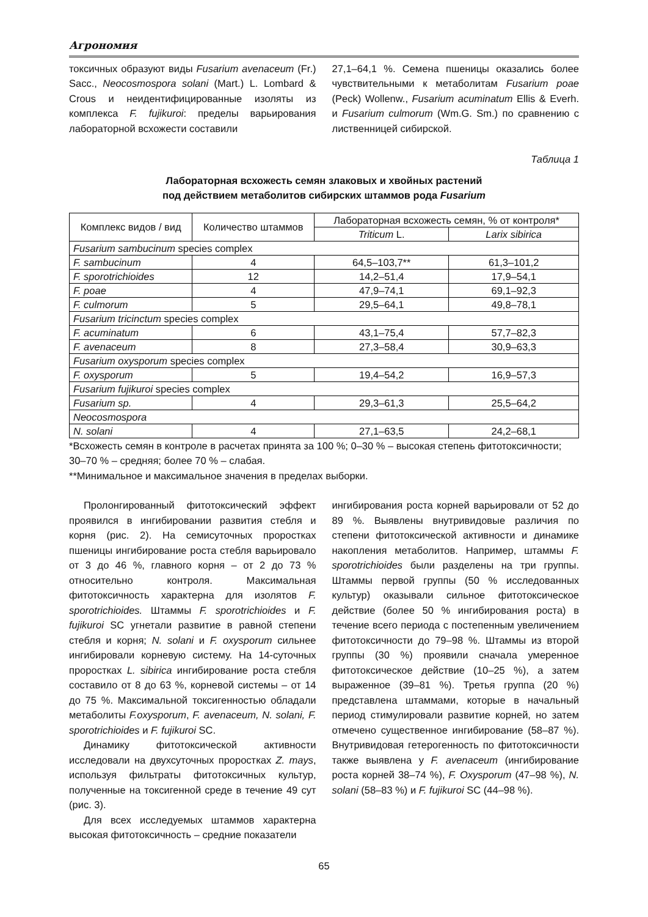Агрономия
токсичных образуют виды Fusarium avenaceum (Fr.) Sacc., Neocosmospora solani (Mart.) L. Lombard & Crous и неидентифицированные изоляты из комплекса F. fujikuroi: пределы варьирования лабораторной всхожести составили
27,1–64,1 %. Семена пшеницы оказались более чувствительными к метаболитам Fusarium poae (Peck) Wollenw., Fusarium acuminatum Ellis & Everh. и Fusarium culmorum (Wm.G. Sm.) по сравнению с лиственницей сибирской.
Таблица 1
Лабораторная всхожесть семян злаковых и хвойных растений
под действием метаболитов сибирских штаммов рода Fusarium
| Комплекс видов / вид | Количество штаммов | Лабораторная всхожесть семян, % от контроля* | |
| --- | --- | --- | --- |
| | | Triticum L. | Larix sibirica |
| Fusarium sambucinum species complex | | | |
| F. sambucinum | 4 | 64,5–103,7** | 61,3–101,2 |
| F. sporotrichioides | 12 | 14,2–51,4 | 17,9–54,1 |
| F. poae | 4 | 47,9–74,1 | 69,1–92,3 |
| F. culmorum | 5 | 29,5–64,1 | 49,8–78,1 |
| Fusarium tricinctum species complex | | | |
| F. acuminatum | 6 | 43,1–75,4 | 57,7–82,3 |
| F. avenaceum | 8 | 27,3–58,4 | 30,9–63,3 |
| Fusarium oxysporum species complex | | | |
| F. oxysporum | 5 | 19,4–54,2 | 16,9–57,3 |
| Fusarium fujikuroi species complex | | | |
| Fusarium sp. | 4 | 29,3–61,3 | 25,5–64,2 |
| Neocosmospora | | | |
| N. solani | 4 | 27,1–63,5 | 24,2–68,1 |
*Всхожесть семян в контроле в расчетах принята за 100 %; 0–30 % – высокая степень фитотоксичности; 30–70 % – средняя; более 70 % – слабая.
**Минимальное и максимальное значения в пределах выборки.
Пролонгированный фитотоксический эффект проявился в ингибировании развития стебля и корня (рис. 2). На семисуточных проростках пшеницы ингибирование роста стебля варьировало от 3 до 46 %, главного корня – от 2 до 73 % относительно контроля. Максимальная фитотоксичность характерна для изолятов F. sporotrichioides. Штаммы F. sporotrichioides и F. fujikuroi SC угнетали развитие в равной степени стебля и корня; N. solani и F. oxysporum сильнее ингибировали корневую систему. На 14-суточных проростках L. sibirica ингибирование роста стебля составило от 8 до 63 %, корневой системы – от 14 до 75 %. Максимальной токсигенностью обладали метаболиты F.oxysporum, F. avenaceum, N. solani, F. sporotrichioides и F. fujikuroi SC.
Динамику фитотоксической активности исследовали на двухсуточных проростках Z. mays, используя фильтраты фитотоксичных культур, полученные на токсигенной среде в течение 49 сут (рис. 3).
Для всех исследуемых штаммов характерна высокая фитотоксичность – средние показатели
ингибирования роста корней варьировали от 52 до 89 %. Выявлены внутривидовые различия по степени фитотоксической активности и динамике накопления метаболитов. Например, штаммы F. sporotrichioides были разделены на три группы. Штаммы первой группы (50 % исследованных культур) оказывали сильное фитотоксическое действие (более 50 % ингибирования роста) в течение всего периода с постепенным увеличением фитотоксичности до 79–98 %. Штаммы из второй группы (30 %) проявили сначала умеренное фитотоксическое действие (10–25 %), а затем выраженное (39–81 %). Третья группа (20 %) представлена штаммами, которые в начальный период стимулировали развитие корней, но затем отмечено существенное ингибирование (58–87 %). Внутривидовая гетерогенность по фитотоксичности также выявлена у F. avenaceum (ингибирование роста корней 38–74 %), F. Oxysporum (47–98 %), N. solani (58–83 %) и F. fujikuroi SC (44–98 %).
65